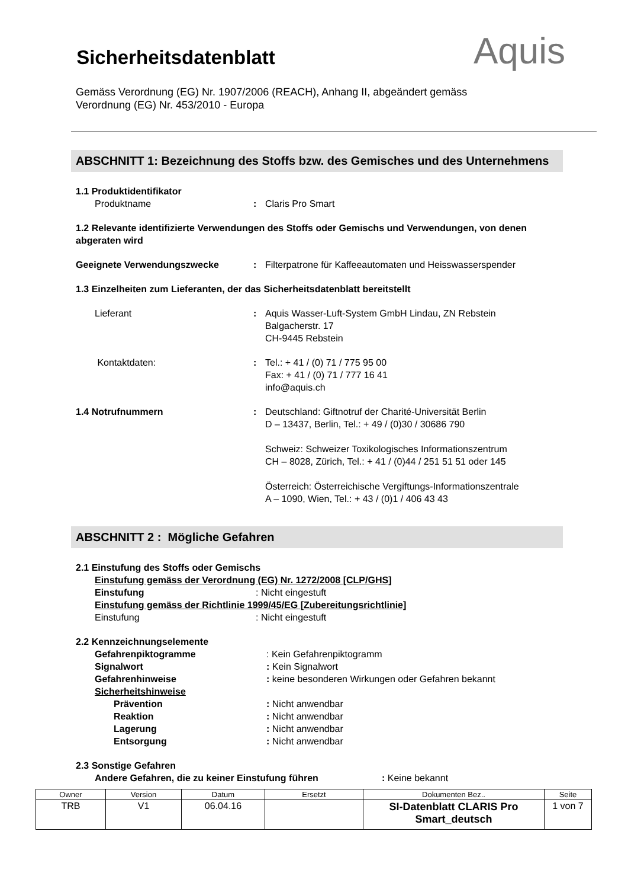Aquis
Sicherheitsdatenblatt
Gemäss Verordnung (EG) Nr. 1907/2006 (REACH), Anhang II, abgeändert gemäss
Verordnung (EG) Nr. 453/2010 - Europa
ABSCHNITT 1: Bezeichnung des Stoffs bzw. des Gemisches und des Unternehmens
1.1 Produktidentifikator
Produktname : Claris Pro Smart
1.2 Relevante identifizierte Verwendungen des Stoffs oder Gemischs und Verwendungen, von denen abgeraten wird
Geeignete Verwendungszwecke : Filterpatrone für Kaffeeautomaten und Heisswasserspender
1.3 Einzelheiten zum Lieferanten, der das Sicherheitsdatenblatt bereitstellt
Lieferant : Aquis Wasser-Luft-System GmbH Lindau, ZN Rebstein
Balgacherstr. 17
CH-9445 Rebstein
Kontaktdaten: : Tel.: + 41 / (0) 71 / 775 95 00
Fax: + 41 / (0) 71 / 777 16 41
info@aquis.ch
1.4 Notrufnummern : Deutschland: Giftnotruf der Charité-Universität Berlin
D – 13437, Berlin, Tel.: + 49 / (0)30 / 30686 790
Schweiz: Schweizer Toxikologisches Informationszentrum
CH – 8028, Zürich, Tel.: + 41 / (0)44 / 251 51 51 oder 145
Österreich: Österreichische Vergiftungs-Informationszentrale
A – 1090, Wien, Tel.: + 43 / (0)1 / 406 43 43
ABSCHNITT 2 : Mögliche Gefahren
2.1 Einstufung des Stoffs oder Gemischs
Einstufung gemäss der Verordnung (EG) Nr. 1272/2008 [CLP/GHS]
Einstufung : Nicht eingestuft
Einstufung gemäss der Richtlinie 1999/45/EG [Zubereitungsrichtlinie]
Einstufung : Nicht eingestuft
2.2 Kennzeichnungselemente
Gefahrenpiktogramme : Kein Gefahrenpiktogramm
Signalwort : Kein Signalwort
Gefahrenhinweise : keine besonderen Wirkungen oder Gefahren bekannt
Sicherheitshinweise
Prävention : Nicht anwendbar
Reaktion : Nicht anwendbar
Lagerung : Nicht anwendbar
Entsorgung : Nicht anwendbar
2.3 Sonstige Gefahren
Andere Gefahren, die zu keiner Einstufung führen : Keine bekannt
| Owner | Version | Datum | Ersetzt | Dokumenten Bez.. | Seite |
| TRB | V1 | 06.04.16 | | SI-Datenblatt CLARIS Pro Smart_deutsch | 1 von 7 |